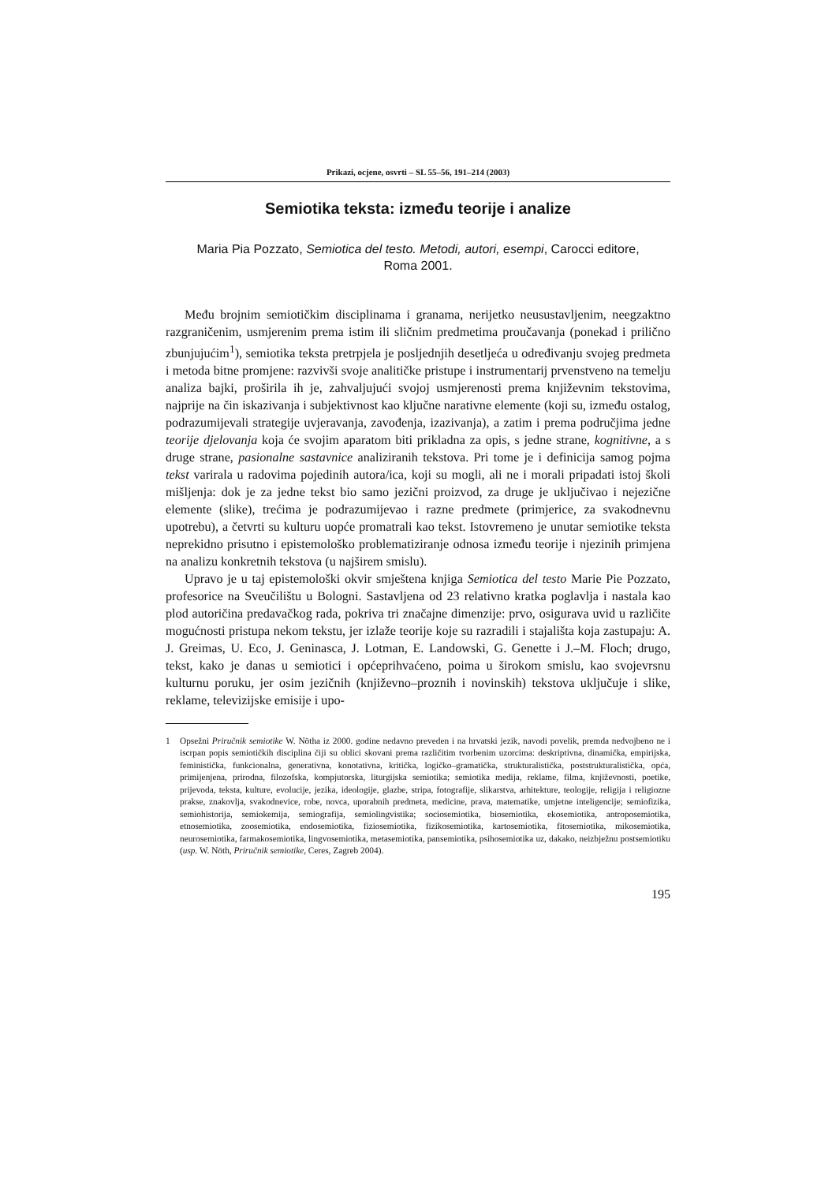Prikazi, ocjene, osvrti – SL 55–56, 191–214 (2003)
Semiotika teksta: između teorije i analize
Maria Pia Pozzato, Semiotica del testo. Metodi, autori, esempi, Carocci editore, Roma 2001.
Među brojnim semiotičkim disciplinama i granama, nerijetko neusustavljenim, neegzaktno razgraničenim, usmjerenim prema istim ili sličnim predmetima proučavanja (ponekad i prilično zbunjujućim<sup>1</sup>), semiotika teksta pretrpjela je posljednjih desetljeća u određivanju svojeg predmeta i metoda bitne promjene: razvivši svoje analitičke pristupe i instrumentarij prvenstveno na temelju analiza bajki, proširila ih je, zahvaljujući svojoj usmjerenosti prema književnim tekstovima, najprije na čin iskazivanja i subjektivnost kao ključne narativne elemente (koji su, između ostalog, podrazumijevali strategije uvjeravanja, zavođenja, izazivanja), a zatim i prema područjima jedne teorije djelovanja koja će svojim aparatom biti prikladna za opis, s jedne strane, kognitivne, a s druge strane, pasionalne sastavnice analiziranih tekstova. Pri tome je i definicija samog pojma tekst varirala u radovima pojedinih autora/ica, koji su mogli, ali ne i morali pripadati istoj školi mišljenja: dok je za jedne tekst bio samo jezični proizvod, za druge je uključivao i nejezične elemente (slike), trećima je podrazumijevao i razne predmete (primjerice, za svakodnevnu upotrebu), a četvrti su kulturu uopće promatrali kao tekst. Istovremeno je unutar semiotike teksta neprekidno prisutno i epistemološko problematiziranje odnosa između teorije i njezinih primjena na analizu konkretnih tekstova (u najširem smislu).
Upravo je u taj epistemološki okvir smještena knjiga Semiotica del testo Marie Pie Pozzato, profesorice na Sveučilištu u Bologni. Sastavljena od 23 relativno kratka poglavlja i nastala kao plod autoričina predavačkog rada, pokriva tri značajne dimenzije: prvo, osigurava uvid u različite mogućnosti pristupa nekom tekstu, jer izlaže teorije koje su razradili i stajališta koja zastupaju: A. J. Greimas, U. Eco, J. Geninasca, J. Lotman, E. Landowski, G. Genette i J.–M. Floch; drugo, tekst, kako je danas u semiotici i općeprihvaćeno, poima u širokom smislu, kao svojevrsnu kulturnu poruku, jer osim jezičnih (književno–proznih i novinskih) tekstova uključuje i slike, reklame, televizijske emisije i upo-
1 Opsežni Priručnik semiotike W. Nötha iz 2000. godine nedavno preveden i na hrvatski jezik, navodi povelik, premda nedvojbeno ne i iscrpan popis semiotičkih disciplina čiji su oblici skovani prema različitim tvorbenim uzorcima: deskriptivna, dinamička, empirijska, feministička, funkcionalna, generativna, konotativna, kritička, logičko–gramatička, strukturalistička, poststrukturalistička, opća, primijenjena, prirodna, filozofska, kompjutorska, liturgijska semiotika; semiotika medija, reklame, filma, književnosti, poetike, prijevoda, teksta, kulture, evolucije, jezika, ideologije, glazbe, stripa, fotografije, slikarstva, arhitekture, teologije, religija i religiozne prakse, znakovlja, svakodnevice, robe, novca, uporabnih predmeta, medicine, prava, matematike, umjetne inteligencije; semiofizika, semiohistorija, semiokemija, semiografija, semiolingvistika; sociosemiotika, biosemiotika, ekosemiotika, antroposemiotika, etnosemiotika, zoosemiotika, endosemiotika, fiziosemiotika, fizikosemiotika, kartosemiotika, fitosemiotika, mikosemiotika, neurosemiotika, farmakosemiotika, lingvosemiotika, metasemiotika, pansemiotika, psihosemiotika uz, dakako, neizbježnu postsemiotiku (usp. W. Nöth, Priručnik semiotike, Ceres, Zagreb 2004).
195